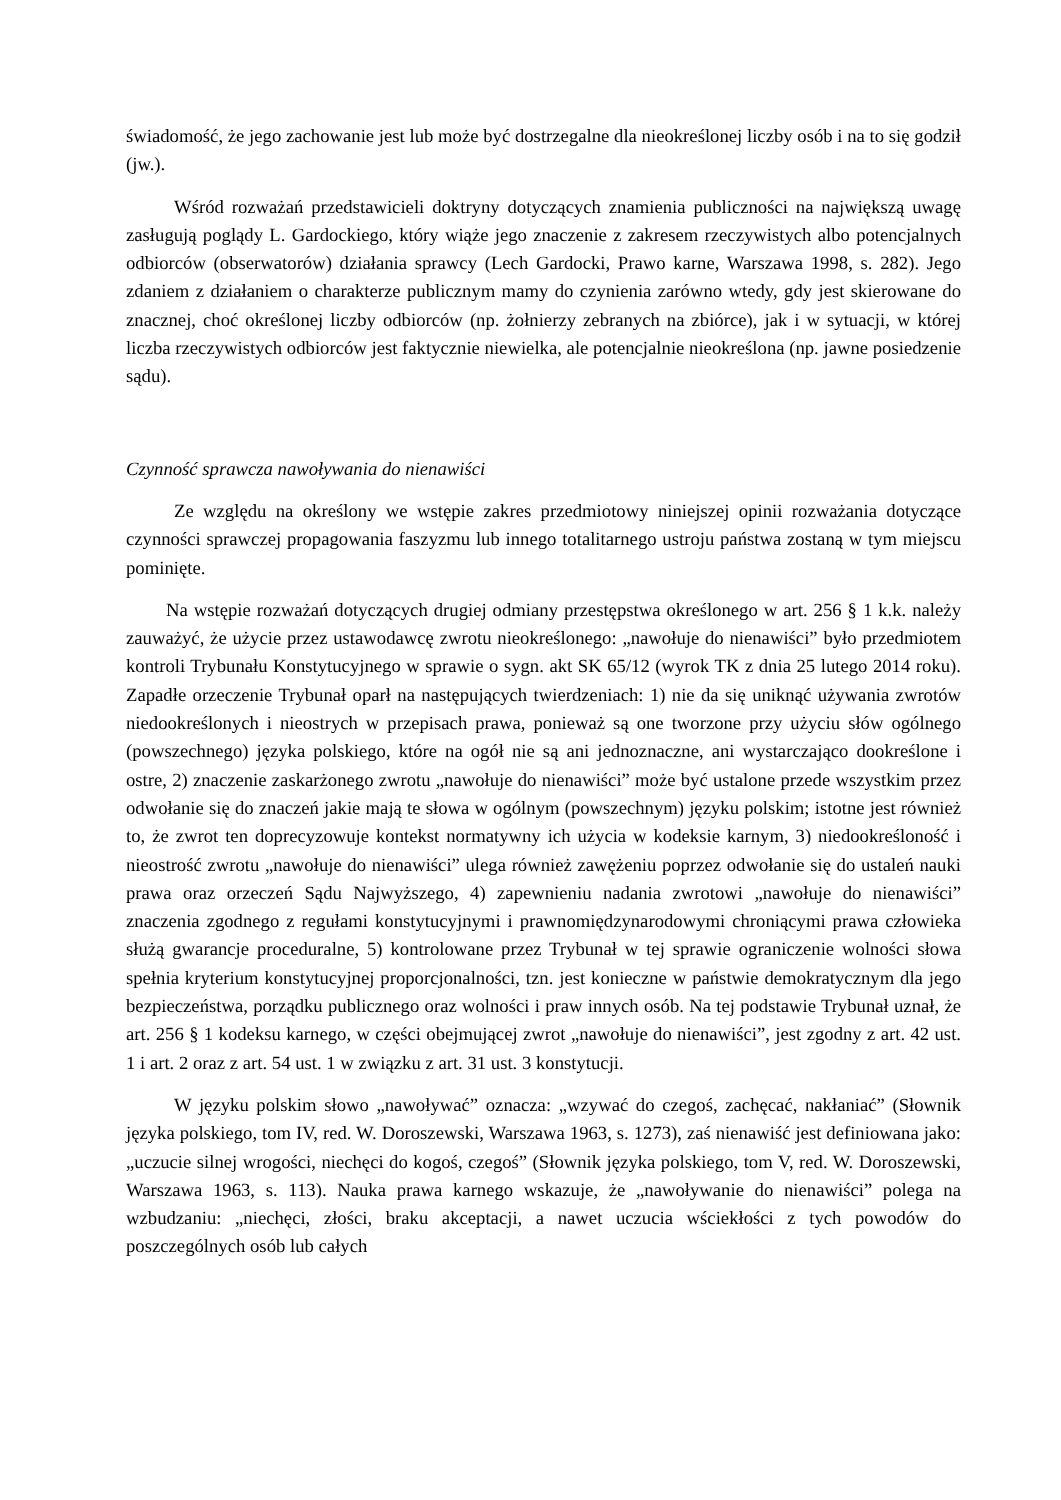świadomość, że jego zachowanie jest lub może być dostrzegalne dla nieokreślonej liczby osób i na to się godził (jw.).
Wśród rozważań przedstawicieli doktryny dotyczących znamienia publiczności na największą uwagę zasługują poglądy L. Gardockiego, który wiąże jego znaczenie z zakresem rzeczywistych albo potencjalnych odbiorców (obserwatorów) działania sprawcy (Lech Gardocki, Prawo karne, Warszawa 1998, s. 282). Jego zdaniem z działaniem o charakterze publicznym mamy do czynienia zarówno wtedy, gdy jest skierowane do znacznej, choć określonej liczby odbiorców (np. żołnierzy zebranych na zbiórce), jak i w sytuacji, w której liczba rzeczywistych odbiorców jest faktycznie niewielka, ale potencjalnie nieokreślona (np. jawne posiedzenie sądu).
Czynność sprawcza nawoływania do nienawiści
Ze względu na określony we wstępie zakres przedmiotowy niniejszej opinii rozważania dotyczące czynności sprawczej propagowania faszyzmu lub innego totalitarnego ustroju państwa zostaną w tym miejscu pominięte.
Na wstępie rozważań dotyczących drugiej odmiany przestępstwa określonego w art. 256 § 1 k.k. należy zauważyć, że użycie przez ustawodawcę zwrotu nieokreślonego: „nawołuje do nienawiści” było przedmiotem kontroli Trybunału Konstytucyjnego w sprawie o sygn. akt SK 65/12 (wyrok TK z dnia 25 lutego 2014 roku). Zapadłe orzeczenie Trybunał oparł na następujących twierdzeniach: 1) nie da się uniknąć używania zwrotów niedookreślonych i nieostrych w przepisach prawa, ponieważ są one tworzone przy użyciu słów ogólnego (powszechnego) języka polskiego, które na ogół nie są ani jednoznaczne, ani wystarczająco dookreślone i ostre, 2) znaczenie zaskarżonego zwrotu „nawołuje do nienawiści” może być ustalone przede wszystkim przez odwołanie się do znaczeń jakie mają te słowa w ogólnym (powszechnym) języku polskim; istotne jest również to, że zwrot ten doprecyzowuje kontekst normatywny ich użycia w kodeksie karnym, 3) niedookreśloność i nieostrość zwrotu „nawołuje do nienawiści” ulega również zawężeniu poprzez odwołanie się do ustaleń nauki prawa oraz orzeczeń Sądu Najwyższego, 4) zapewnieniu nadania zwrotowi „nawołuje do nienawiści” znaczenia zgodnego z regułami konstytucyjnymi i prawnomiędzynarodowymi chroniącymi prawa człowieka służą gwarancje proceduralne, 5) kontrolowane przez Trybunał w tej sprawie ograniczenie wolności słowa spełnia kryterium konstytucyjnej proporcjonalności, tzn. jest konieczne w państwie demokratycznym dla jego bezpieczeństwa, porządku publicznego oraz wolności i praw innych osób. Na tej podstawie Trybunał uznał, że art. 256 § 1 kodeksu karnego, w części obejmującej zwrot „nawołuje do nienawiści”, jest zgodny z art. 42 ust. 1 i art. 2 oraz z art. 54 ust. 1 w związku z art. 31 ust. 3 konstytucji.
W języku polskim słowo „nawoływać” oznacza: „wzywać do czegoś, zachęcać, nakłaniać” (Słownik języka polskiego, tom IV, red. W. Doroszewski, Warszawa 1963, s. 1273), zaś nienawiść jest definiowana jako: „uczucie silnej wrogości, niechęci do kogoś, czegoś” (Słownik języka polskiego, tom V, red. W. Doroszewski, Warszawa 1963, s. 113). Nauka prawa karnego wskazuje, że „nawoływanie do nienawiści” polega na wzbudzaniu: „niechęci, złości, braku akceptacji, a nawet uczucia wściekłości z tych powodów do poszczególnych osób lub całych